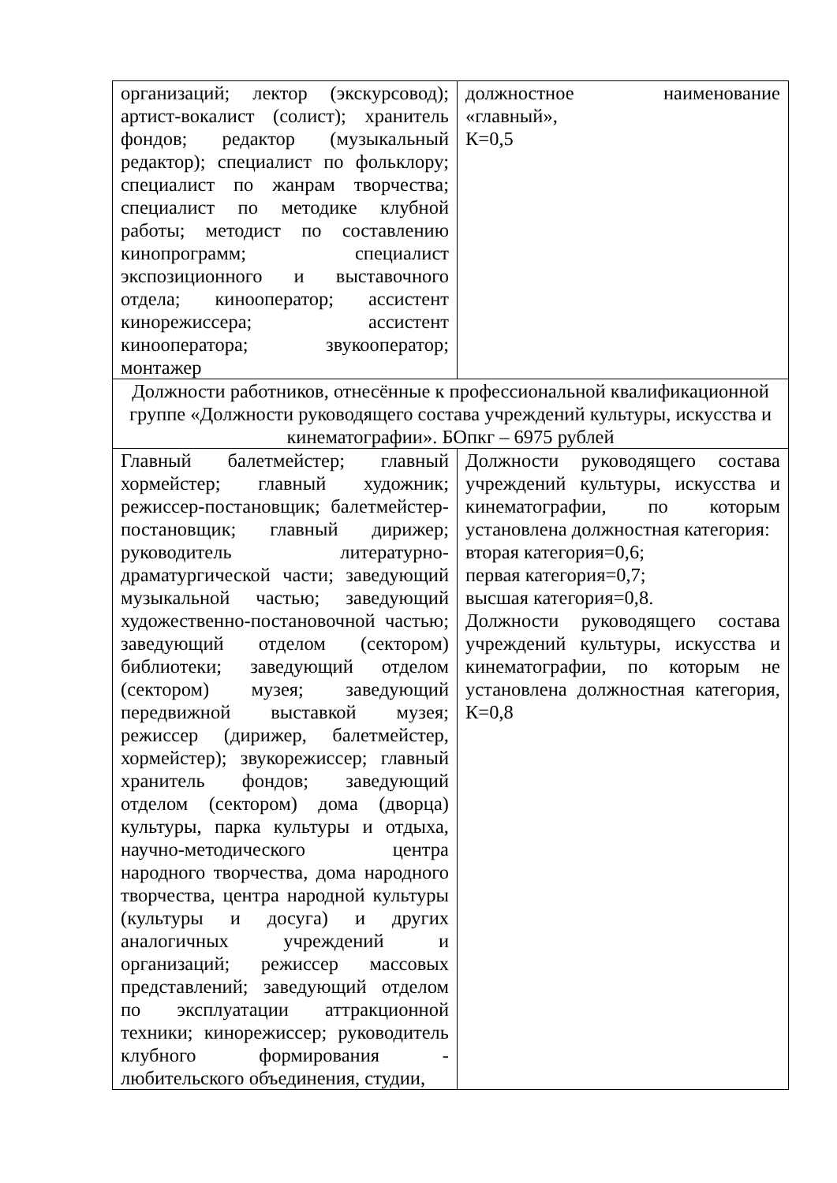| организаций; лектор (экскурсовод); артист-вокалист (солист); хранитель фондов; редактор (музыкальный редактор); специалист по фольклору; специалист по жанрам творчества; специалист по методике клубной работы; методист по составлению кинопрограмм; специалист экспозиционного и выставочного отдела; кинооператор; ассистент кинорежиссера; ассистент кинооператора; звукооператор; монтажер | должностное наименование «главный», К=0,5 |
| Должности работников, отнесённые к профессиональной квалификационной группе «Должности руководящего состава учреждений культуры, искусства и кинематографии». БОпкг – 6975 рублей | |
| Главный балетмейстер; главный хормейстер; главный художник; режиссер-постановщик; балетмейстер-постановщик; главный дирижер; руководитель литературно-драматургической части; заведующий музыкальной частью; заведующий художественно-постановочной частью; заведующий отделом (сектором) библиотеки; заведующий отделом (сектором) музея; заведующий передвижной выставкой музея; режиссер (дирижер, балетмейстер, хормейстер); звукорежиссер; главный хранитель фондов; заведующий отделом (сектором) дома (дворца) культуры, парка культуры и отдыха, научно-методического центра народного творчества, дома народного творчества, центра народной культуры (культуры и досуга) и других аналогичных учреждений и организаций; режиссер массовых представлений; заведующий отделом по эксплуатации аттракционной техники; кинорежиссер; руководитель клубного формирования - любительского объединения, студии, | Должности руководящего состава учреждений культуры, искусства и кинематографии, по которым установлена должностная категория: вторая категория=0,6; первая категория=0,7; высшая категория=0,8. Должности руководящего состава учреждений культуры, искусства и кинематографии, по которым не установлена должностная категория, К=0,8 |